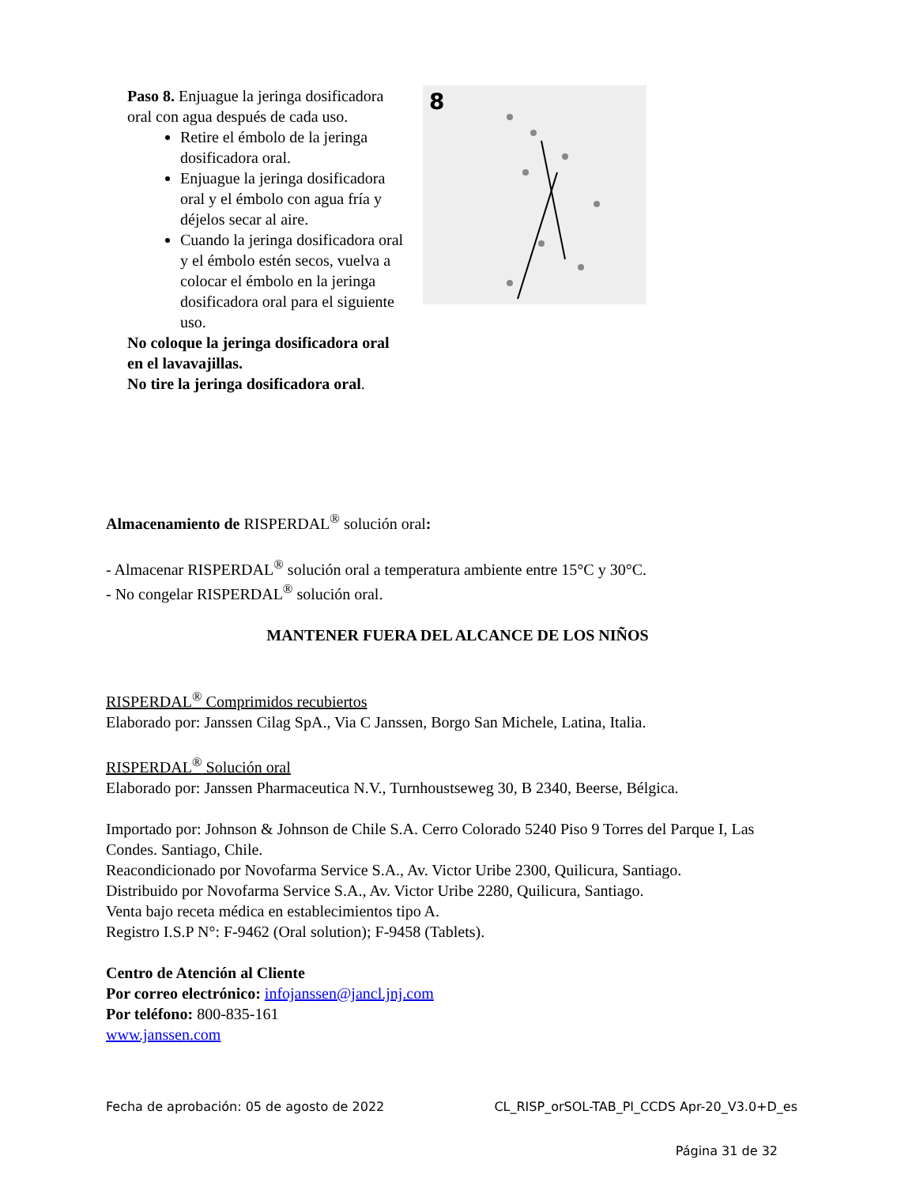Paso 8. Enjuague la jeringa dosificadora oral con agua después de cada uso.
Retire el émbolo de la jeringa dosificadora oral.
Enjuague la jeringa dosificadora oral y el émbolo con agua fría y déjelos secar al aire.
Cuando la jeringa dosificadora oral y el émbolo estén secos, vuelva a colocar el émbolo en la jeringa dosificadora oral para el siguiente uso.
No coloque la jeringa dosificadora oral en el lavavajillas.
No tire la jeringa dosificadora oral.
8
Almacenamiento de RISPERDAL<sup>®</sup> solución oral:
- Almacenar RISPERDAL<sup>®</sup> solución oral a temperatura ambiente entre 15°C y 30°C.
- No congelar RISPERDAL<sup>®</sup> solución oral.
MANTENER FUERA DEL ALCANCE DE LOS NIÑOS
RISPERDAL<sup>®</sup> Comprimidos recubiertos
Elaborado por: Janssen Cilag SpA., Via C Janssen, Borgo San Michele, Latina, Italia.
RISPERDAL<sup>®</sup> Solución oral
Elaborado por: Janssen Pharmaceutica N.V., Turnhoustseweg 30, B 2340, Beerse, Bélgica.
Importado por: Johnson & Johnson de Chile S.A. Cerro Colorado 5240 Piso 9 Torres del Parque I, Las Condes. Santiago, Chile.
Reacondicionado por Novofarma Service S.A., Av. Victor Uribe 2300, Quilicura, Santiago.
Distribuido por Novofarma Service S.A., Av. Victor Uribe 2280, Quilicura, Santiago.
Venta bajo receta médica en establecimientos tipo A.
Registro I.S.P N°: F-9462 (Oral solution); F-9458 (Tablets).
Centro de Atención al Cliente
Por correo electrónico: infojanssen@jancl.jnj.com
Por teléfono: 800-835-161
www.janssen.com
Fecha de aprobación: 05 de agosto de 2022 CL_RISP_orSOL-TAB_PI_CCDS Apr-20_V3.0+D_es
Página 31 de 32